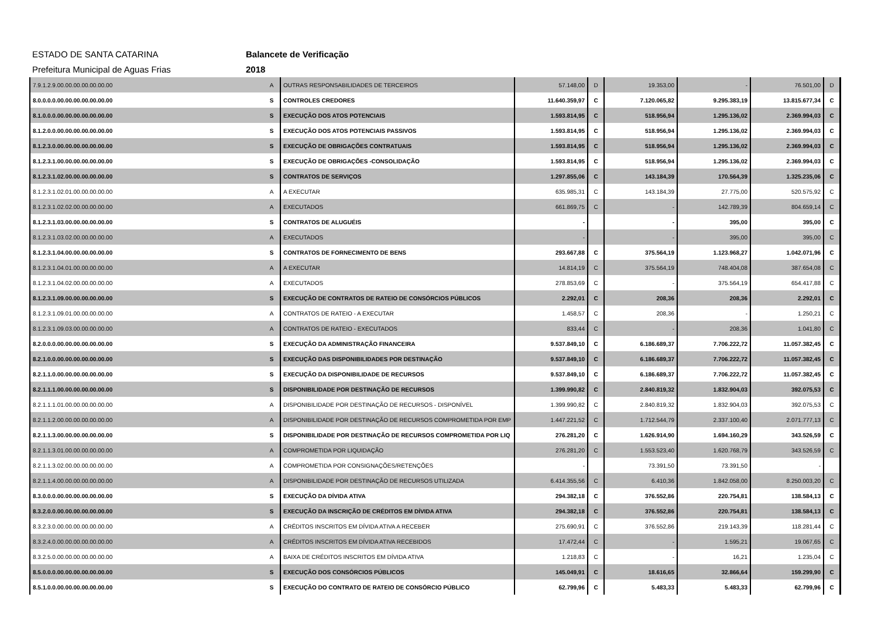ESTADO DE SANTA CATARINA Balancete de Verificação
Prefeitura Municipal de Aguas Frias 2018
| 7.9.1.2.9.00.00.00.00.00.00.00 | A | OUTRAS RESPONSABILIDADES DE TERCEIROS | 57.148,00 | D | 19.353,00 | - | 76.501,00 | D |
| 8.0.0.0.0.00.00.00.00.00.00.00 | S | CONTROLES CREDORES | 11.640.359,97 | C | 7.120.065,82 | 9.295.383,19 | 13.815.677,34 | C |
| 8.1.0.0.0.00.00.00.00.00.00.00 | S | EXECUÇÃO DOS ATOS POTENCIAIS | 1.593.814,95 | C | 518.956,94 | 1.295.136,02 | 2.369.994,03 | C |
| 8.1.2.0.0.00.00.00.00.00.00.00 | S | EXECUÇÃO DOS ATOS POTENCIAIS PASSIVOS | 1.593.814,95 | C | 518.956,94 | 1.295.136,02 | 2.369.994,03 | C |
| 8.1.2.3.0.00.00.00.00.00.00.00 | S | EXECUÇÃO DE OBRIGAÇÕES CONTRATUAIS | 1.593.814,95 | C | 518.956,94 | 1.295.136,02 | 2.369.994,03 | C |
| 8.1.2.3.1.00.00.00.00.00.00.00 | S | EXECUÇÃO DE OBRIGAÇÕES -CONSOLIDAÇÃO | 1.593.814,95 | C | 518.956,94 | 1.295.136,02 | 2.369.994,03 | C |
| 8.1.2.3.1.02.00.00.00.00.00.00 | S | CONTRATOS DE SERVIÇOS | 1.297.855,06 | C | 143.184,39 | 170.564,39 | 1.325.235,06 | C |
| 8.1.2.3.1.02.01.00.00.00.00.00 | A | A EXECUTAR | 635.985,31 | C | 143.184,39 | 27.775,00 | 520.575,92 | C |
| 8.1.2.3.1.02.02.00.00.00.00.00 | A | EXECUTADOS | 661.869,75 | C | - | 142.789,39 | 804.659,14 | C |
| 8.1.2.3.1.03.00.00.00.00.00.00 | S | CONTRATOS DE ALUGUÉIS | - | | - | 395,00 | 395,00 | C |
| 8.1.2.3.1.03.02.00.00.00.00.00 | A | EXECUTADOS | - | | - | 395,00 | 395,00 | C |
| 8.1.2.3.1.04.00.00.00.00.00.00 | S | CONTRATOS DE FORNECIMENTO DE BENS | 293.667,88 | C | 375.564,19 | 1.123.968,27 | 1.042.071,96 | C |
| 8.1.2.3.1.04.01.00.00.00.00.00 | A | A EXECUTAR | 14.814,19 | C | 375.564,19 | 748.404,08 | 387.654,08 | C |
| 8.1.2.3.1.04.02.00.00.00.00.00 | A | EXECUTADOS | 278.853,69 | C | - | 375.564,19 | 654.417,88 | C |
| 8.1.2.3.1.09.00.00.00.00.00.00 | S | EXECUÇÃO DE CONTRATOS DE RATEIO DE CONSÓRCIOS PÚBLICOS | 2.292,01 | C | 208,36 | 208,36 | 2.292,01 | C |
| 8.1.2.3.1.09.01.00.00.00.00.00 | A | CONTRATOS DE RATEIO - A EXECUTAR | 1.458,57 | C | 208,36 | - | 1.250,21 | C |
| 8.1.2.3.1.09.03.00.00.00.00.00 | A | CONTRATOS DE RATEIO - EXECUTADOS | 833,44 | C | - | 208,36 | 1.041,80 | C |
| 8.2.0.0.0.00.00.00.00.00.00.00 | S | EXECUÇÃO DA ADMINISTRAÇÃO FINANCEIRA | 9.537.849,10 | C | 6.186.689,37 | 7.706.222,72 | 11.057.382,45 | C |
| 8.2.1.0.0.00.00.00.00.00.00.00 | S | EXECUÇÃO DAS DISPONIBILIDADES POR DESTINAÇÃO | 9.537.849,10 | C | 6.186.689,37 | 7.706.222,72 | 11.057.382,45 | C |
| 8.2.1.1.0.00.00.00.00.00.00.00 | S | EXECUÇÃO DA DISPONIBILIDADE DE RECURSOS | 9.537.849,10 | C | 6.186.689,37 | 7.706.222,72 | 11.057.382,45 | C |
| 8.2.1.1.1.00.00.00.00.00.00.00 | S | DISPONIBILIDADE POR DESTINAÇÃO DE RECURSOS | 1.399.990,82 | C | 2.840.819,32 | 1.832.904,03 | 392.075,53 | C |
| 8.2.1.1.1.01.00.00.00.00.00.00 | A | DISPONIBILIDADE POR DESTINAÇÃO DE RECURSOS - DISPONÍVEL | 1.399.990,82 | C | 2.840.819,32 | 1.832.904,03 | 392.075,53 | C |
| 8.2.1.1.2.00.00.00.00.00.00.00 | A | DISPONIBILIDADE POR DESTINAÇÃO DE RECURSOS COMPROMETIDA POR EMP | 1.447.221,52 | C | 1.712.544,79 | 2.337.100,40 | 2.071.777,13 | C |
| 8.2.1.1.3.00.00.00.00.00.00.00 | S | DISPONIBILIDADE POR DESTINAÇÃO DE RECURSOS COMPROMETIDA POR LIQ | 276.281,20 | C | 1.626.914,90 | 1.694.160,29 | 343.526,59 | C |
| 8.2.1.1.3.01.00.00.00.00.00.00 | A | COMPROMETIDA POR LIQUIDAÇÃO | 276.281,20 | C | 1.553.523,40 | 1.620.768,79 | 343.526,59 | C |
| 8.2.1.1.3.02.00.00.00.00.00.00 | A | COMPROMETIDA POR CONSIGNAÇÕES/RETENÇÕES | - | | 73.391,50 | 73.391,50 | - | |
| 8.2.1.1.4.00.00.00.00.00.00.00 | A | DISPONIBILIDADE POR DESTINAÇÃO DE RECURSOS UTILIZADA | 6.414.355,56 | C | 6.410,36 | 1.842.058,00 | 8.250.003,20 | C |
| 8.3.0.0.0.00.00.00.00.00.00.00 | S | EXECUÇÃO DA DÍVIDA ATIVA | 294.382,18 | C | 376.552,86 | 220.754,81 | 138.584,13 | C |
| 8.3.2.0.0.00.00.00.00.00.00.00 | S | EXECUÇÃO DA INSCRIÇÃO DE CRÉDITOS EM DÍVIDA ATIVA | 294.382,18 | C | 376.552,86 | 220.754,81 | 138.584,13 | C |
| 8.3.2.3.0.00.00.00.00.00.00.00 | A | CRÉDITOS INSCRITOS EM DÍVIDA ATIVA A RECEBER | 275.690,91 | C | 376.552,86 | 219.143,39 | 118.281,44 | C |
| 8.3.2.4.0.00.00.00.00.00.00.00 | A | CRÉDITOS INSCRITOS EM DÍVIDA ATIVA RECEBIDOS | 17.472,44 | C | - | 1.595,21 | 19.067,65 | C |
| 8.3.2.5.0.00.00.00.00.00.00.00 | A | BAIXA DE CRÉDITOS INSCRITOS EM DÍVIDA ATIVA | 1.218,83 | C | - | 16,21 | 1.235,04 | C |
| 8.5.0.0.0.00.00.00.00.00.00.00 | S | EXECUÇÃO DOS CONSÓRCIOS PÚBLICOS | 145.049,91 | C | 18.616,65 | 32.866,64 | 159.299,90 | C |
| 8.5.1.0.0.00.00.00.00.00.00.00 | S | EXECUÇÃO DO CONTRATO DE RATEIO DE CONSÓRCIO PÚBLICO | 62.799,96 | C | 5.483,33 | 5.483,33 | 62.799,96 | C |